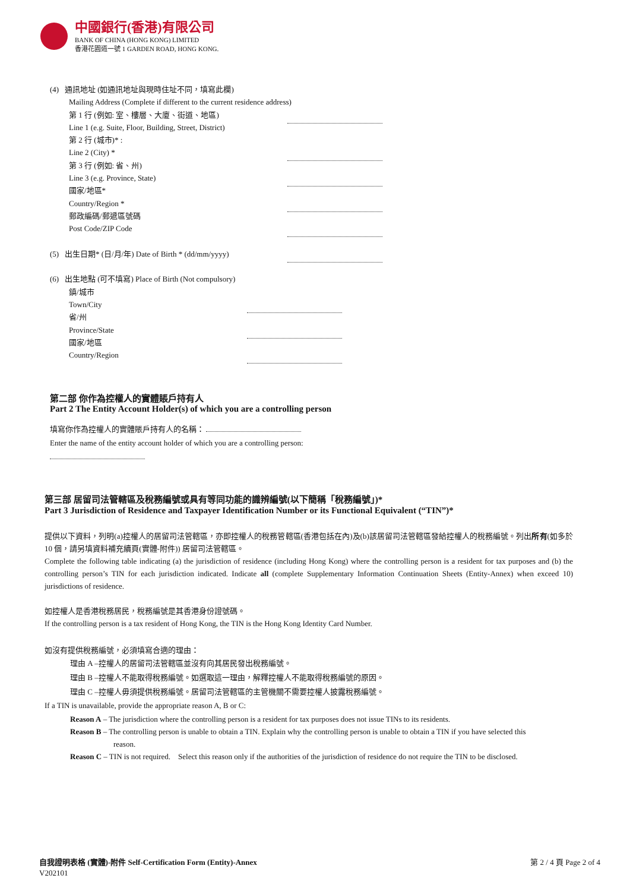中國銀行(香港)有限公司
BANK OF CHINA (HONG KONG) LIMITED
香港花園道一號 1 GARDEN ROAD, HONG KONG.
(4) 通訊地址 (如通訊地址與現時住址不同，填寫此欄)
Mailing Address (Complete if different to the current residence address)
第 1 行 (例如: 室、樓層、大廈、街道、地區)
Line 1 (e.g. Suite, Floor, Building, Street, District)
第 2 行 (城市)* :
Line 2 (City) *
第 3 行 (例如: 省、州)
Line 3 (e.g. Province, State)
國家/地區*
Country/Region *
郵政編碼/郵遞區號碼
Post Code/ZIP Code
(5) 出生日期* (日/月/年) Date of Birth * (dd/mm/yyyy)
(6) 出生地點 (可不填寫) Place of Birth (Not compulsory)
鎮/城市
Town/City
省/州
Province/State
國家/地區
Country/Region
第二部 你作為控權人的實體賬戶持有人
Part 2 The Entity Account Holder(s) of which you are a controlling person
填寫你作為控權人的實體賬戶持有人的名稱：
Enter the name of the entity account holder of which you are a controlling person:
第三部 居留司法管轄區及稅務編號或具有等同功能的識辨編號(以下簡稱「稅務編號」)*
Part 3 Jurisdiction of Residence and Taxpayer Identification Number or its Functional Equivalent (“TIN”)*
提供以下資料，列明(a)控權人的居留司法管轄區，亦即控權人的稅務管轄區(香港包括在內)及(b)該居留司法管轄區發給控權人的稅務編號。列出所有(如多於 10 個，請另填資料補充續頁(實體-附件)) 居留司法管轄區。
Complete the following table indicating (a) the jurisdiction of residence (including Hong Kong) where the controlling person is a resident for tax purposes and (b) the controlling person’s TIN for each jurisdiction indicated. Indicate all (complete Supplementary Information Continuation Sheets (Entity-Annex) when exceed 10) jurisdictions of residence.
如控權人是香港稅務居民，稅務編號是其香港身份證號碼。
If the controlling person is a tax resident of Hong Kong, the TIN is the Hong Kong Identity Card Number.
如沒有提供稅務編號，必須填寫合適的理由：
理由 A –控權人的居留司法管轄區並沒有向其居民發出稅務編號。
理由 B –控權人不能取得稅務編號。如選取這一理由，解釋控權人不能取得稅務編號的原因。
理由 C –控權人毋須提供稅務編號。居留司法管轄區的主管機關不需要控權人披露稅務編號。
If a TIN is unavailable, provide the appropriate reason A, B or C:
Reason A – The jurisdiction where the controlling person is a resident for tax purposes does not issue TINs to its residents.
Reason B – The controlling person is unable to obtain a TIN. Explain why the controlling person is unable to obtain a TIN if you have selected this
reason.
Reason C – TIN is not required. Select this reason only if the authorities of the jurisdiction of residence do not require the TIN to be disclosed.
自我證明表格 (實體)-附件 Self-Certification Form (Entity)-Annex
V202101
第 2 / 4 頁 Page 2 of 4